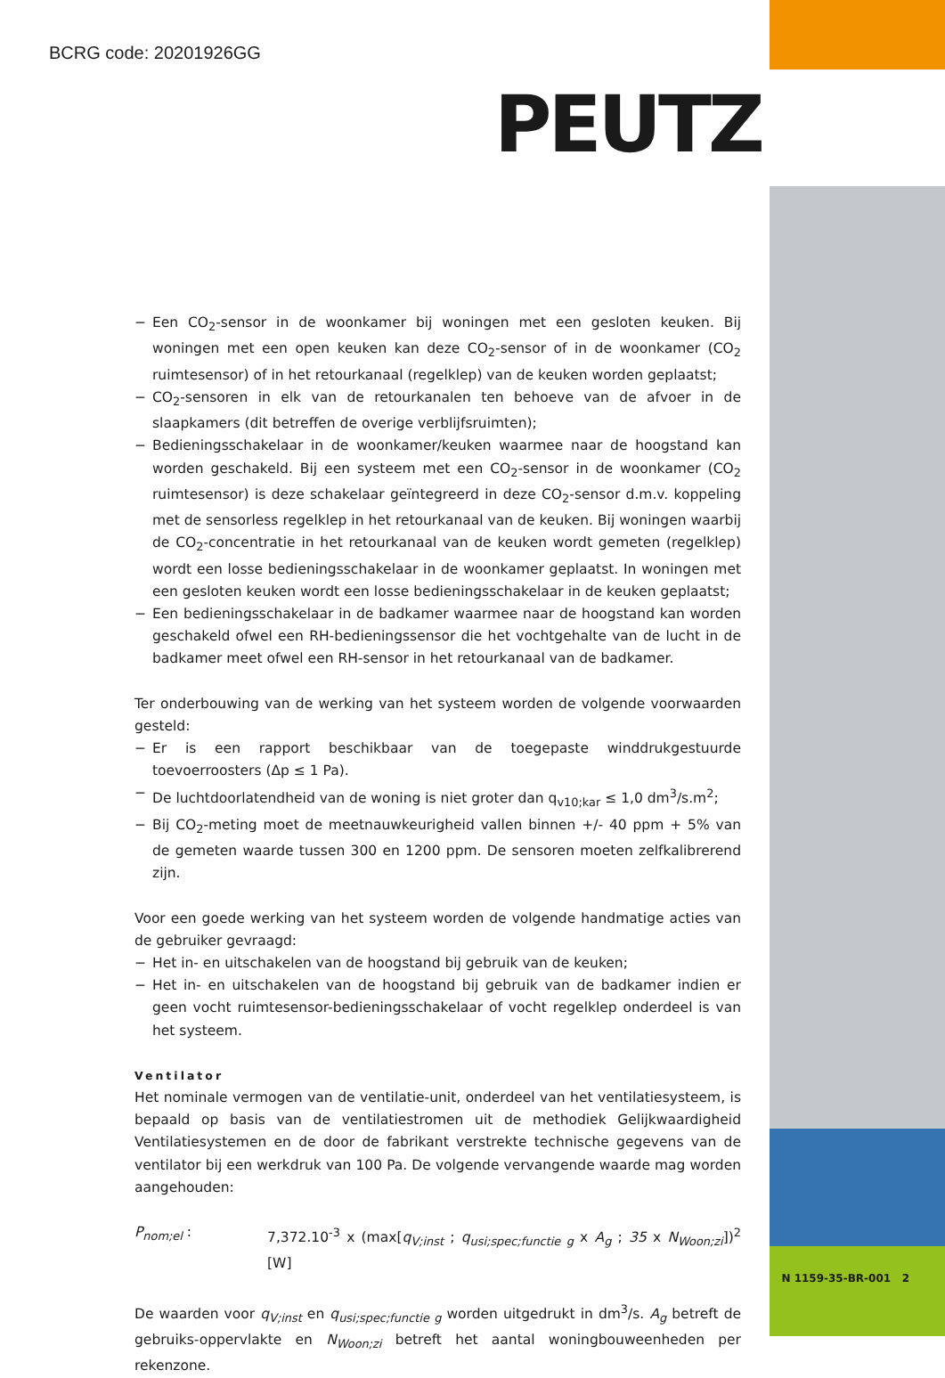BCRG code: 20201926GG
PEUTZ
− Een CO<sub>2</sub>-sensor in de woonkamer bij woningen met een gesloten keuken. Bij woningen met een open keuken kan deze CO<sub>2</sub>-sensor of in de woonkamer (CO<sub>2</sub> ruimtesensor) of in het retourkanaal (regelklep) van de keuken worden geplaatst;
− CO<sub>2</sub>-sensoren in elk van de retourkanalen ten behoeve van de afvoer in de slaapkamers (dit betreffen de overige verblijfsruimten);
− Bedieningsschakelaar in de woonkamer/keuken waarmee naar de hoogstand kan worden geschakeld. Bij een systeem met een CO<sub>2</sub>-sensor in de woonkamer (CO<sub>2</sub> ruimtesensor) is deze schakelaar geïntegreerd in deze CO<sub>2</sub>-sensor d.m.v. koppeling met de sensorless regelklep in het retourkanaal van de keuken. Bij woningen waarbij de CO<sub>2</sub>-concentratie in het retourkanaal van de keuken wordt gemeten (regelklep) wordt een losse bedieningsschakelaar in de woonkamer geplaatst. In woningen met een gesloten keuken wordt een losse bedieningsschakelaar in de keuken geplaatst;
− Een bedieningsschakelaar in de badkamer waarmee naar de hoogstand kan worden geschakeld ofwel een RH-bedieningssensor die het vochtgehalte van de lucht in de badkamer meet ofwel een RH-sensor in het retourkanaal van de badkamer.
Ter onderbouwing van de werking van het systeem worden de volgende voorwaarden gesteld:
− Er is een rapport beschikbaar van de toegepaste winddrukgestuurde toevoerroosters (Δp ≤ 1 Pa).
− De luchtdoorlatendheid van de woning is niet groter dan q<sub>v10;kar</sub> ≤ 1,0 dm<sup>3</sup>/s.m<sup>2</sup>;
− Bij CO<sub>2</sub>-meting moet de meetnauwkeurigheid vallen binnen +/- 40 ppm + 5% van de gemeten waarde tussen 300 en 1200 ppm. De sensoren moeten zelfkalibrerend zijn.
Voor een goede werking van het systeem worden de volgende handmatige acties van de gebruiker gevraagd:
− Het in- en uitschakelen van de hoogstand bij gebruik van de keuken;
− Het in- en uitschakelen van de hoogstand bij gebruik van de badkamer indien er geen vocht ruimtesensor-bedieningsschakelaar of vocht regelklep onderdeel is van het systeem.
Ventilator
Het nominale vermogen van de ventilatie-unit, onderdeel van het ventilatiesysteem, is bepaald op basis van de ventilatiestromen uit de methodiek Gelijkwaardigheid Ventilatiesystemen en de door de fabrikant verstrekte technische gegevens van de ventilator bij een werkdruk van 100 Pa. De volgende vervangende waarde mag worden aangehouden:
P<sub>nom;el</sub> : 7,372.10<sup>-3</sup> x (max[q<sub>V;inst</sub> ; q<sub>usi;spec;functie g</sub> x A<sub>g</sub> ; 35 x N<sub>Woon;zi</sub>])<sup>2</sup> [W]
De waarden voor q<sub>V;inst</sub> en q<sub>usi;spec;functie g</sub> worden uitgedrukt in dm<sup>3</sup>/s. A<sub>g</sub> betreft de gebruiks-oppervlakte en N<sub>Woon;zi</sub> betreft het aantal woningbouweenheden per rekenzone.
N 1159-35-BR-001 2